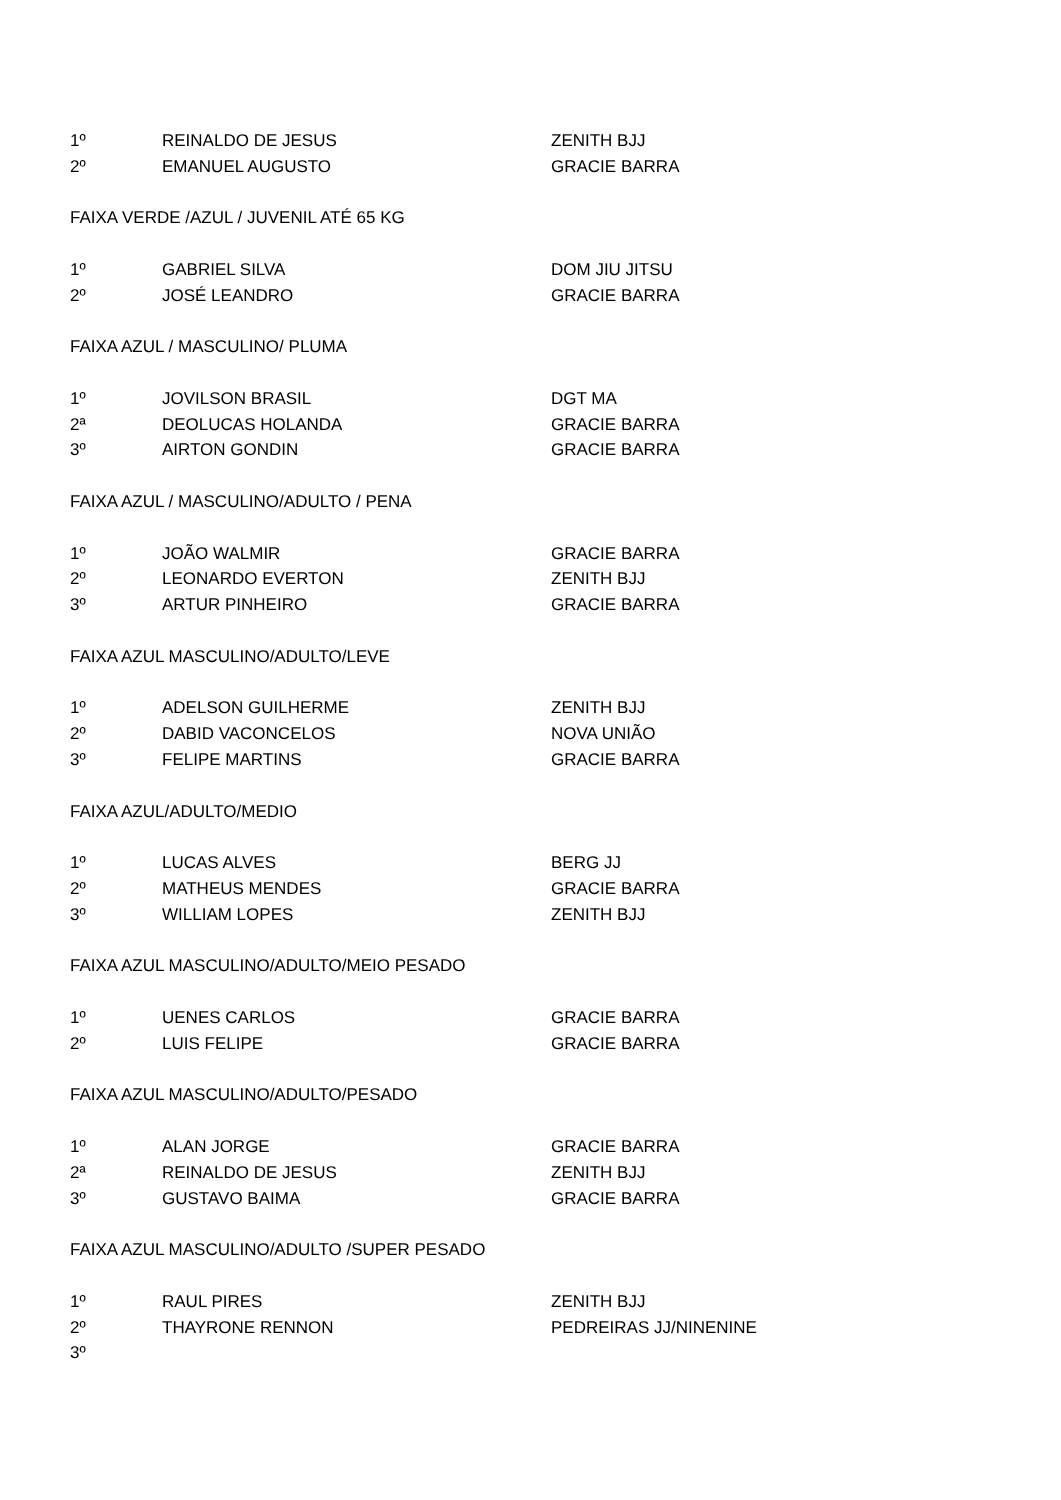| 1º | REINALDO DE JESUS | ZENITH BJJ |
| 2º | EMANUEL AUGUSTO | GRACIE BARRA |
| FAIXA VERDE /AZUL / JUVENIL ATÉ 65 KG | | |
| 1º | GABRIEL SILVA | DOM JIU JITSU |
| 2º | JOSÉ LEANDRO | GRACIE BARRA |
| FAIXA AZUL / MASCULINO/ PLUMA | | |
| 1º | JOVILSON BRASIL | DGT MA |
| 2ª | DEOLUCAS HOLANDA | GRACIE BARRA |
| 3º | AIRTON GONDIN | GRACIE BARRA |
| FAIXA AZUL / MASCULINO/ADULTO / PENA | | |
| 1º | JOÃO WALMIR | GRACIE BARRA |
| 2º | LEONARDO EVERTON | ZENITH BJJ |
| 3º | ARTUR PINHEIRO | GRACIE BARRA |
| FAIXA AZUL MASCULINO/ADULTO/LEVE | | |
| 1º | ADELSON GUILHERME | ZENITH BJJ |
| 2º | DABID VACONCELOS | NOVA UNIÃO |
| 3º | FELIPE MARTINS | GRACIE BARRA |
| FAIXA AZUL/ADULTO/MEDIO | | |
| 1º | LUCAS ALVES | BERG JJ |
| 2º | MATHEUS MENDES | GRACIE BARRA |
| 3º | WILLIAM LOPES | ZENITH BJJ |
| FAIXA AZUL MASCULINO/ADULTO/MEIO PESADO | | |
| 1º | UENES CARLOS | GRACIE BARRA |
| 2º | LUIS FELIPE | GRACIE BARRA |
| FAIXA AZUL MASCULINO/ADULTO/PESADO | | |
| 1º | ALAN JORGE | GRACIE BARRA |
| 2ª | REINALDO DE JESUS | ZENITH BJJ |
| 3º | GUSTAVO BAIMA | GRACIE BARRA |
| FAIXA AZUL MASCULINO/ADULTO /SUPER PESADO | | |
| 1º | RAUL PIRES | ZENITH BJJ |
| 2º | THAYRONE RENNON | PEDREIRAS JJ/NINENINE |
| 3º | | |